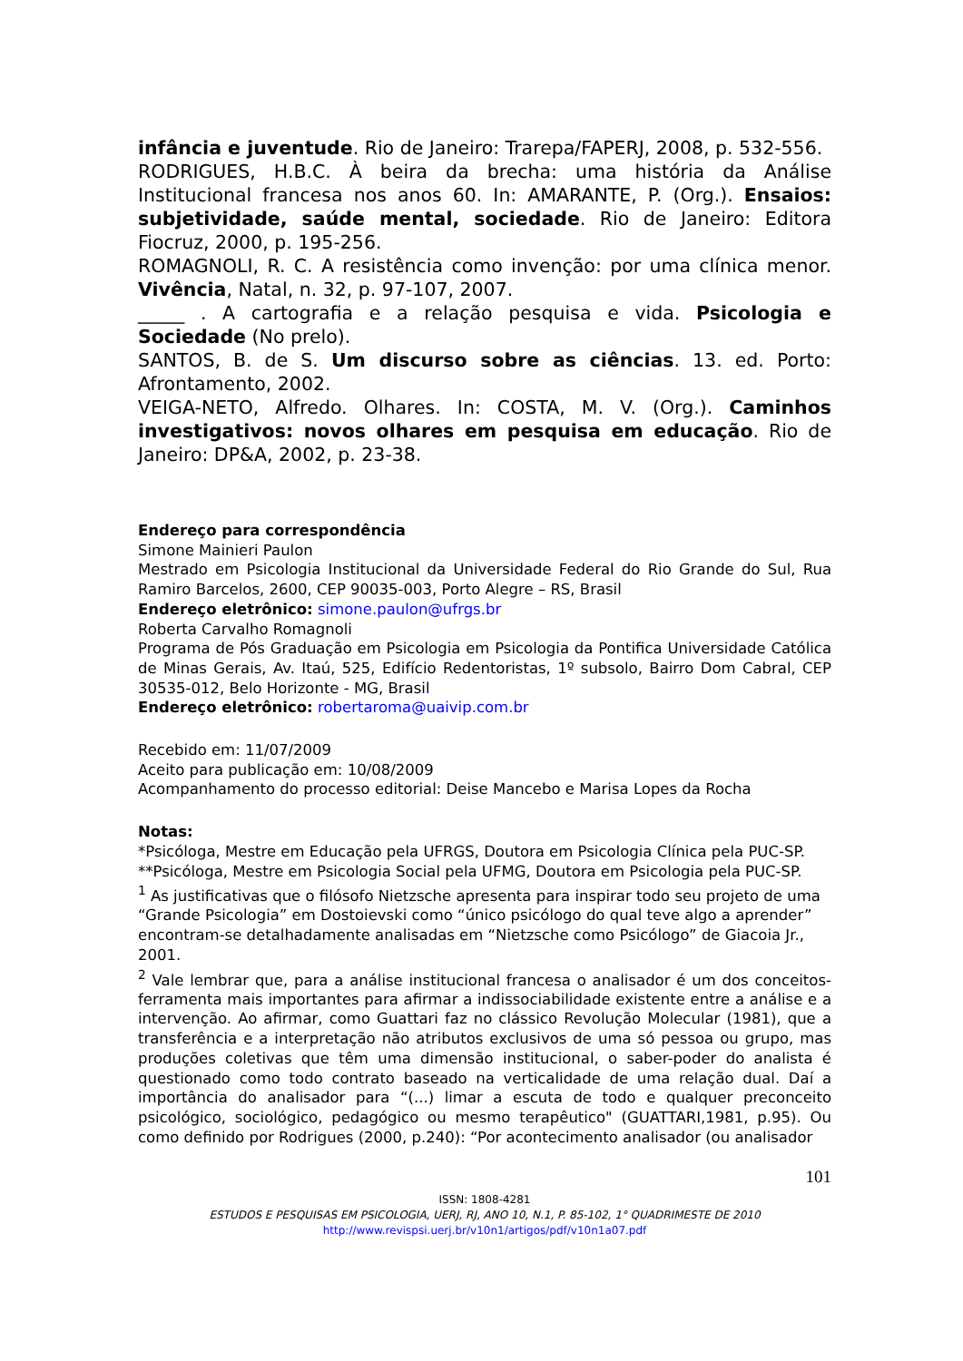infância e juventude. Rio de Janeiro: Trarepa/FAPERJ, 2008, p. 532-556.
RODRIGUES, H.B.C. À beira da brecha: uma história da Análise Institucional francesa nos anos 60. In: AMARANTE, P. (Org.). Ensaios: subjetividade, saúde mental, sociedade. Rio de Janeiro: Editora Fiocruz, 2000, p. 195-256.
ROMAGNOLI, R. C. A resistência como invenção: por uma clínica menor. Vivência, Natal, n. 32, p. 97-107, 2007.
_____ . A cartografia e a relação pesquisa e vida. Psicologia e Sociedade (No prelo).
SANTOS, B. de S. Um discurso sobre as ciências. 13. ed. Porto: Afrontamento, 2002.
VEIGA-NETO, Alfredo. Olhares. In: COSTA, M. V. (Org.). Caminhos investigativos: novos olhares em pesquisa em educação. Rio de Janeiro: DP&A, 2002, p. 23-38.
Endereço para correspondência
Simone Mainieri Paulon
Mestrado em Psicologia Institucional da Universidade Federal do Rio Grande do Sul, Rua Ramiro Barcelos, 2600, CEP 90035-003, Porto Alegre – RS, Brasil
Endereço eletrônico: simone.paulon@ufrgs.br
Roberta Carvalho Romagnoli
Programa de Pós Graduação em Psicologia em Psicologia da Pontifica Universidade Católica de Minas Gerais, Av. Itaú, 525, Edifício Redentoristas, 1º subsolo, Bairro Dom Cabral, CEP 30535-012, Belo Horizonte - MG, Brasil
Endereço eletrônico: robertaroma@uaivip.com.br
Recebido em: 11/07/2009
Aceito para publicação em: 10/08/2009
Acompanhamento do processo editorial: Deise Mancebo e Marisa Lopes da Rocha
Notas:
*Psicóloga, Mestre em Educação pela UFRGS, Doutora em Psicologia Clínica pela PUC-SP.
**Psicóloga, Mestre em Psicologia Social pela UFMG, Doutora em Psicologia pela PUC-SP.
<sup>1</sup> As justificativas que o filósofo Nietzsche apresenta para inspirar todo seu projeto de uma “Grande Psicologia” em Dostoievski como “único psicólogo do qual teve algo a aprender” encontram-se detalhadamente analisadas em “Nietzsche como Psicólogo” de Giacoia Jr., 2001.
<sup>2</sup> Vale lembrar que, para a análise institucional francesa o analisador é um dos conceitos-ferramenta mais importantes para afirmar a indissociabilidade existente entre a análise e a intervenção. Ao afirmar, como Guattari faz no clássico Revolução Molecular (1981), que a transferência e a interpretação não atributos exclusivos de uma só pessoa ou grupo, mas produções coletivas que têm uma dimensão institucional, o saber-poder do analista é questionado como todo contrato baseado na verticalidade de uma relação dual. Daí a importância do analisador para “(...) limar a escuta de todo e qualquer preconceito psicológico, sociológico, pedagógico ou mesmo terapêutico" (GUATTARI,1981, p.95). Ou como definido por Rodrigues (2000, p.240): “Por acontecimento analisador (ou analisador
101
ISSN: 1808-4281
ESTUDOS E PESQUISAS EM PSICOLOGIA, UERJ, RJ, ANO 10, N.1, P. 85-102, 1° QUADRIMESTE DE 2010
http://www.revispsi.uerj.br/v10n1/artigos/pdf/v10n1a07.pdf